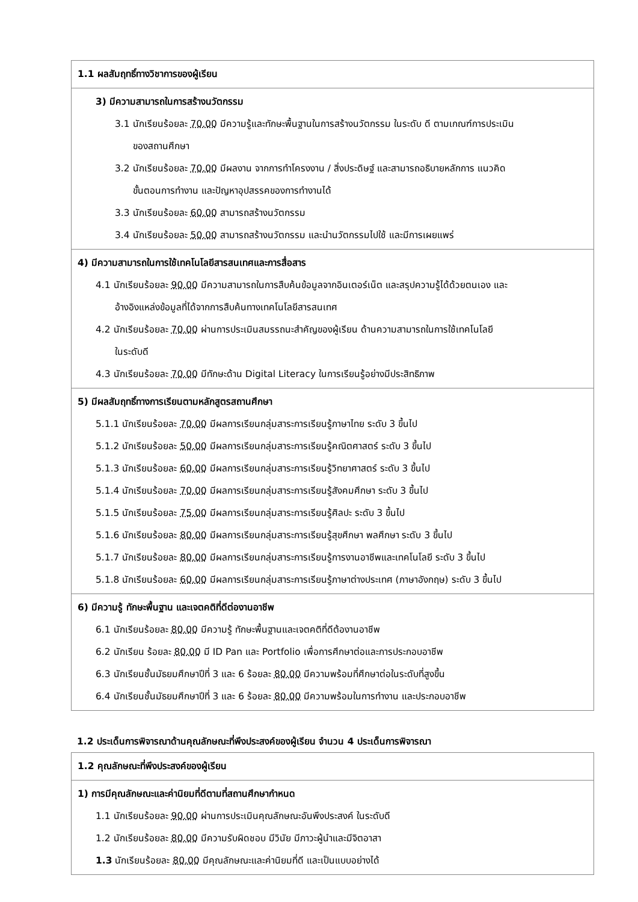| 1.1 ผลสัมฤทธิ์ทางวิชาการของผู้เรียน |
| 3) มีความสามารถในการสร้างนวัตกรรม 3.1 นักเรียนร้อยละ 70.00 มีความรู้และทักษะพื้นฐานในการสร้างนวัตกรรม ในระดับ ดี ตามเกณฑ์การประเมิน ของสถานศึกษา 3.2 นักเรียนร้อยละ 70.00 มีผลงาน จากการทำโครงงาน / สิ่งประดิษฐ์ และสามารถอธิบายหลักการ แนวคิด ขั้นตอนการทำงาน และปัญหาอุปสรรคของการทำงานได้ 3.3 นักเรียนร้อยละ 60.00 สามารถสร้างนวัตกรรม 3.4 นักเรียนร้อยละ 50.00 สามารถสร้างนวัตกรรม และนำนวัตกรรมไปใช้ และมีการเผยแพร่ |
| 4) มีความสามารถในการใช้เทคโนโลยีสารสนเทศและการสื่อสาร 4.1 นักเรียนร้อยละ 90.00 มีความสามารถในการสืบค้นข้อมูลจากอินเตอร์เน็ต และสรุปความรู้ได้ด้วยตนเอง และ อ้างอิงแหล่งข้อมูลที่ได้จากการสืบค้นทางเทคโนโลยีสารสนเทศ 4.2 นักเรียนร้อยละ 70.00 ผ่านการประเมินสมรรถนะสำคัญของผู้เรียน ด้านความสามารถในการใช้เทคโนโลยี ในระดับดี 4.3 นักเรียนร้อยละ 70.00 มีทักษะด้าน Digital Literacy ในการเรียนรู้อย่างมีประสิทธิภาพ |
| 5) มีผลสัมฤทธิ์ทางการเรียนตามหลักสูตรสถานศึกษา 5.1.1 นักเรียนร้อยละ 70.00 มีผลการเรียนกลุ่มสาระการเรียนรู้ภาษาไทย ระดับ 3 ขึ้นไป 5.1.2 นักเรียนร้อยละ 50.00 มีผลการเรียนกลุ่มสาระการเรียนรู้คณิตศาสตร์ ระดับ 3 ขึ้นไป 5.1.3 นักเรียนร้อยละ 60.00 มีผลการเรียนกลุ่มสาระการเรียนรู้วิทยาศาสตร์ ระดับ 3 ขึ้นไป 5.1.4 นักเรียนร้อยละ 70.00 มีผลการเรียนกลุ่มสาระการเรียนรู้สังคมศึกษา ระดับ 3 ขึ้นไป 5.1.5 นักเรียนร้อยละ 75.00 มีผลการเรียนกลุ่มสาระการเรียนรู้ศิลปะ ระดับ 3 ขึ้นไป 5.1.6 นักเรียนร้อยละ 80.00 มีผลการเรียนกลุ่มสาระการเรียนรู้สุขศึกษา พลศึกษา ระดับ 3 ขึ้นไป 5.1.7 นักเรียนร้อยละ 80.00 มีผลการเรียนกลุ่มสาระการเรียนรู้การงานอาชีพและเทคโนโลยี ระดับ 3 ขึ้นไป 5.1.8 นักเรียนร้อยละ 60.00 มีผลการเรียนกลุ่มสาระการเรียนรู้ภาษาต่างประเทศ (ภาษาอังกฤษ) ระดับ 3 ขึ้นไป |
| 6) มีความรู้ ทักษะพื้นฐาน และเจตคติที่ดีต่องานอาชีพ 6.1 นักเรียนร้อยละ 80.00 มีความรู้ ทักษะพื้นฐานและเจตคติที่ดีต้องานอาชีพ 6.2 นักเรียน ร้อยละ 80.00 มี ID Pan และ Portfolio เพื่อการศึกษาต่อและการประกอบอาชีพ 6.3 นักเรียนชั้นมัธยมศึกษาปีที่ 3 และ 6 ร้อยละ 80.00 มีความพร้อมที่ศึกษาต่อในระดับที่สูงขึ้น 6.4 นักเรียนชั้นมัธยมศึกษาปีที่ 3 และ 6 ร้อยละ 80.00 มีความพร้อมในการทำงาน และประกอบอาชีพ |
1.2 ประเด็นการพิจารณาด้านคุณลักษณะที่พึงประสงค์ของผู้เรียน จำนวน 4 ประเด็นการพิจารณา
| 1.2 คุณลักษณะที่พึงประสงค์ของผู้เรียน |
| 1) การมีคุณลักษณะและค่านิยมที่ดีตามที่สถานศึกษากำหนด 1.1 นักเรียนร้อยละ 90.00 ผ่านการประเมินคุณลักษณะอันพึงประสงค์ ในระดับดี 1.2 นักเรียนร้อยละ 80.00 มีความรับผิดชอบ มีวินัย มีภาวะผู้นำและมีจิตอาสา 1.3 นักเรียนร้อยละ 80.00 มีคุณลักษณะและค่านิยมที่ดี และเป็นแบบอย่างได้ |